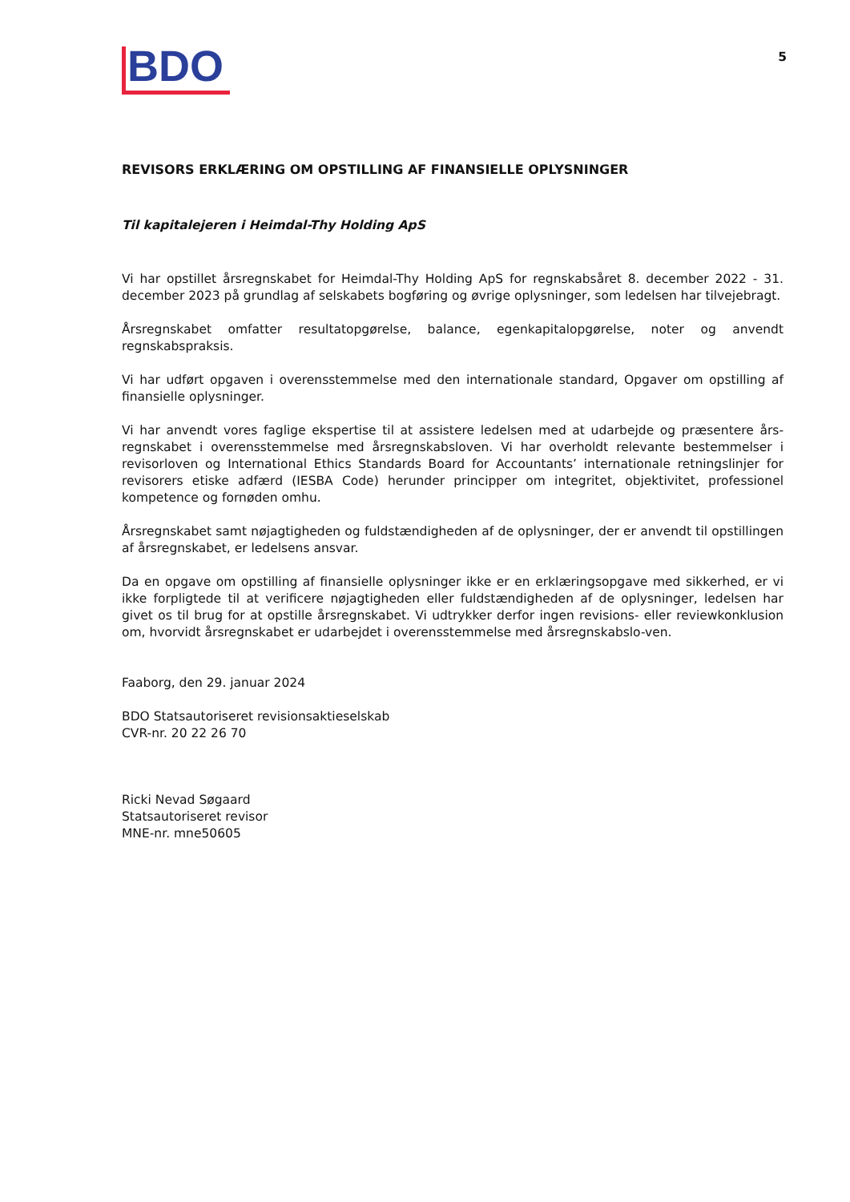BDO
5
REVISORS ERKLÆRING OM OPSTILLING AF FINANSIELLE OPLYSNINGER
Til kapitalejeren i Heimdal-Thy Holding ApS
Vi har opstillet årsregnskabet for Heimdal-Thy Holding ApS for regnskabsåret 8. december 2022 - 31. december 2023 på grundlag af selskabets bogføring og øvrige oplysninger, som ledelsen har tilvejebragt.
Årsregnskabet omfatter resultatopgørelse, balance, egenkapitalopgørelse, noter og anvendt regnskabspraksis.
Vi har udført opgaven i overensstemmelse med den internationale standard, Opgaver om opstilling af finansielle oplysninger.
Vi har anvendt vores faglige ekspertise til at assistere ledelsen med at udarbejde og præsentere års-regnskabet i overensstemmelse med årsregnskabsloven. Vi har overholdt relevante bestemmelser i revisorloven og International Ethics Standards Board for Accountants’ internationale retningslinjer for revisorers etiske adfærd (IESBA Code) herunder principper om integritet, objektivitet, professionel kompetence og fornøden omhu.
Årsregnskabet samt nøjagtigheden og fuldstændigheden af de oplysninger, der er anvendt til opstillingen af årsregnskabet, er ledelsens ansvar.
Da en opgave om opstilling af finansielle oplysninger ikke er en erklæringsopgave med sikkerhed, er vi ikke forpligtede til at verificere nøjagtigheden eller fuldstændigheden af de oplysninger, ledelsen har givet os til brug for at opstille årsregnskabet. Vi udtrykker derfor ingen revisions- eller reviewkonklusion om, hvorvidt årsregnskabet er udarbejdet i overensstemmelse med årsregnskabslo-ven.
Faaborg, den 29. januar 2024
BDO Statsautoriseret revisionsaktieselskab
CVR-nr. 20 22 26 70
Ricki Nevad Søgaard
Statsautoriseret revisor
MNE-nr. mne50605